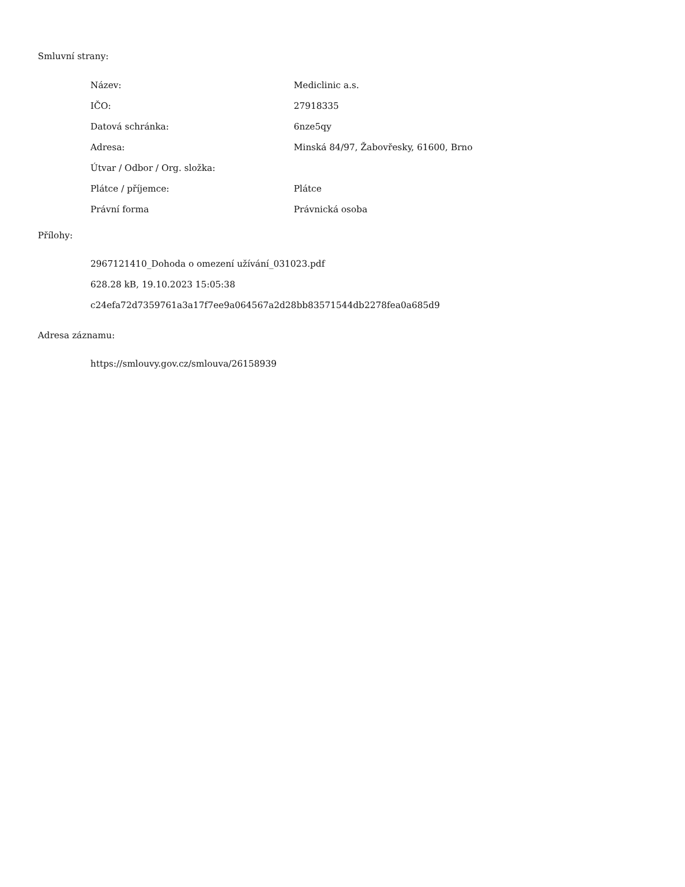Smluvní strany:
| Název: | Mediclinic a.s. |
| IČO: | 27918335 |
| Datová schránka: | 6nze5qy |
| Adresa: | Minská 84/97, Žabovřesky, 61600, Brno |
| Útvar / Odbor / Org. složka: | |
| Plátce / příjemce: | Plátce |
| Právní forma | Právnická osoba |
Přílohy:
2967121410_Dohoda o omezení užívání_031023.pdf
628.28 kB, 19.10.2023 15:05:38
c24efa72d7359761a3a17f7ee9a064567a2d28bb83571544db2278fea0a685d9
Adresa záznamu:
https://smlouvy.gov.cz/smlouva/26158939